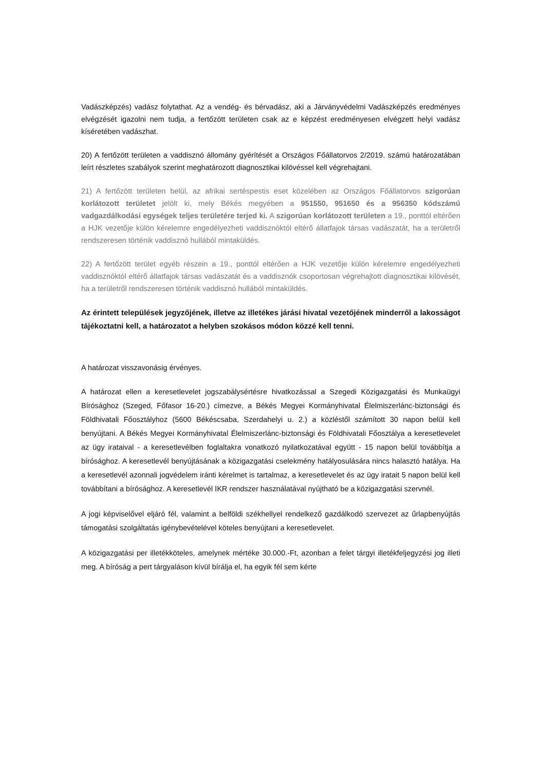Vadászképzés) vadász folytathat. Az a vendég- és bérvadász, aki a Járványvédelmi Vadászképzés eredményes elvégzését igazolni nem tudja, a fertőzött területen csak az e képzést eredményesen elvégzett helyi vadász kíséretében vadászhat.
20) A fertőzött területen a vaddisznó állomány gyérítését a Országos Főállatorvos 2/2019. számú határozatában leírt részletes szabályok szerint meghatározott diagnosztikai kilövéssel kell végrehajtani.
21) A fertőzött területen belül, az afrikai sertéspestis eset közelében az Országos Főállatorvos szigorúan korlátozott területet jelölt ki, mely Békés megyében a 951550, 951650 és a 956350 kódszámú vadgazdálkodási egységek teljes területére terjed ki. A szigorúan korlátozott területen a 19., ponttól eltérően a HJK vezetője külön kérelemre engedélyezheti vaddisznóktól eltérő állatfajok társas vadászatát, ha a területről rendszeresen történik vaddisznó hullából mintaküldés.
22) A fertőzött terület egyéb részein a 19., ponttól eltérően a HJK vezetője külön kérelemre engedélyezheti vaddisznóktól eltérő állatfajok társas vadászatát és a vaddisznók csoportosan végrehajtott diagnosztikai kilövését, ha a területről rendszeresen történik vaddisznó hullából mintaküldés.
Az érintett települések jegyzőjének, illetve az illetékes járási hivatal vezetőjének minderről a lakosságot tájékoztatni kell, a határozatot a helyben szokásos módon közzé kell tenni.
A határozat visszavonásig érvényes.
A határozat ellen a keresetlevelet jogszabálysértésre hivatkozással a Szegedi Közigazgatási és Munkaügyi Bírósághoz (Szeged, Főfasor 16-20.) címezve, a Békés Megyei Kormányhivatal Élelmiszerlánc-biztonsági és Földhivatali Főosztályhoz (5600 Békéscsaba, Szerdahelyi u. 2.) a közléstől számított 30 napon belül kell benyújtani. A Békés Megyei Kormányhivatal Élelmiszerlánc-biztonsági és Földhivatali Főosztálya a keresetlevelet az ügy irataival - a keresetlevélben foglaltakra vonatkozó nyilatkozatával együtt - 15 napon belül továbbítja a bírósághoz. A keresetlevél benyújtásának a közigazgatási cselekmény hatályosulására nincs halasztó hatálya. Ha a keresetlevél azonnali jogvédelem iránti kérelmet is tartalmaz, a keresetlevelet és az ügy iratait 5 napon belül kell továbbítani a bírósághoz. A keresetlevél IKR rendszer használatával nyújtható be a közigazgatási szervnél.
A jogi képviselővel eljáró fél, valamint a belföldi székhellyel rendelkező gazdálkodó szervezet az űrlapbenyújtás támogatási szolgáltatás igénybevételével köteles benyújtani a keresetlevelet.
A közigazgatási per illetékköteles, amelynek mértéke 30.000.-Ft, azonban a felet tárgyi illetékfeljegyzési jog illeti meg. A bíróság a pert tárgyaláson kívül bírálja el, ha egyik fél sem kérte